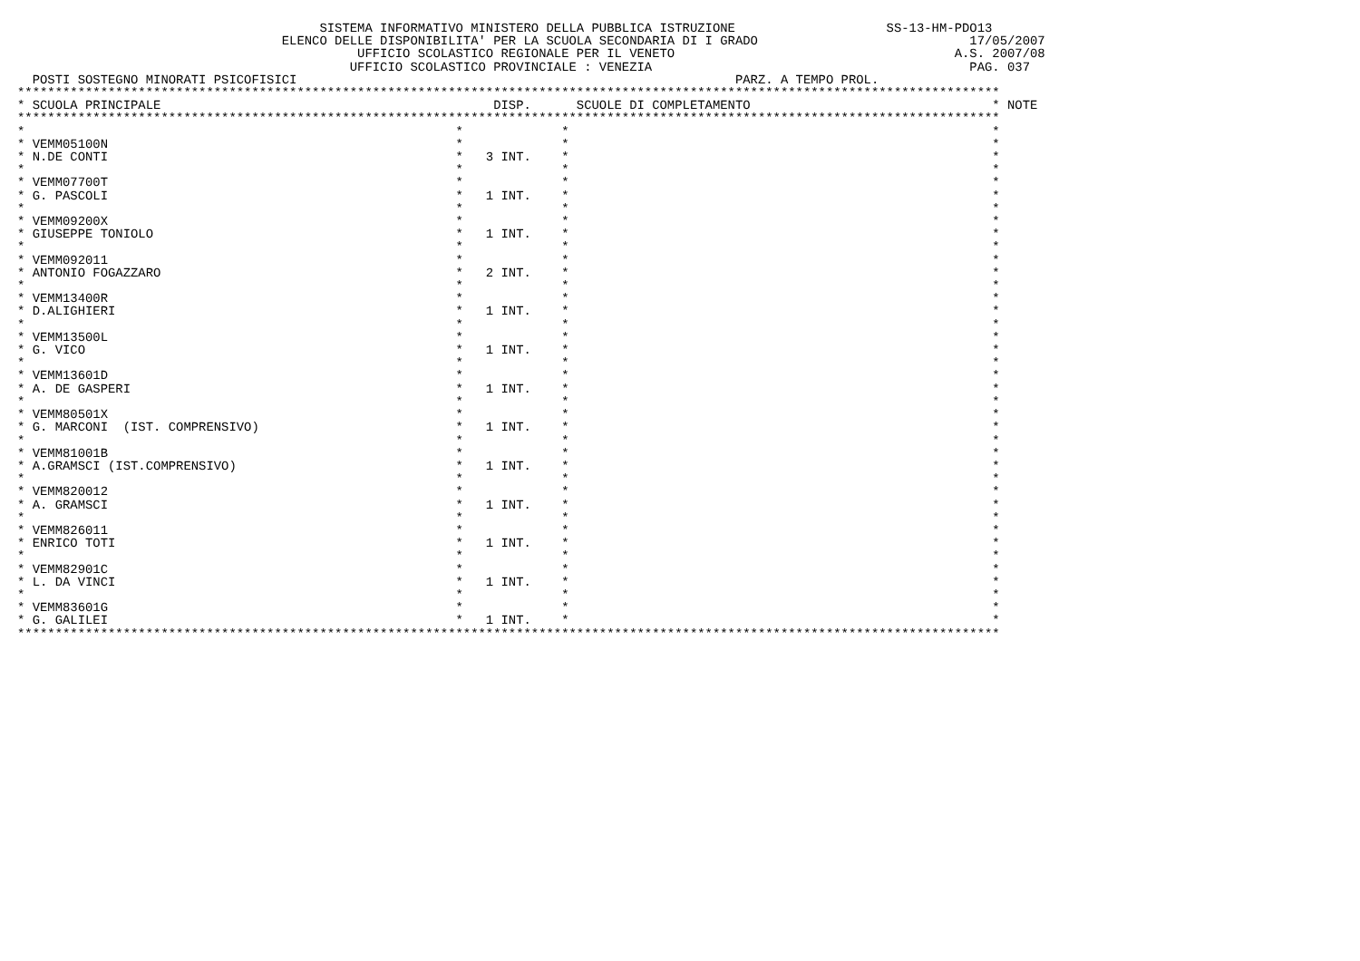SISTEMA INFORMATIVO MINISTERO DELLA PUBBLICA ISTRUZIONE                    SS-13-HM-PDO13
                                   ELENCO DELLE DISPONIBILITA' PER LA SCUOLA SECONDARIA DI I GRADO                            17/05/2007
                                             UFFICIO SCOLASTICO REGIONALE PER IL VENETO                                     A.S. 2007/08
                                            UFFICIO SCOLASTICO PROVINCIALE : VENEZIA                                          PAG. 037
  POSTI SOSTEGNO MINORATI PSICOFISICI                                                          PARZ. A TEMPO PROL.
**********************************************************************************************************************************
* SCUOLA PRINCIPALE                                            DISP.      SCUOLE DI COMPLETAMENTO                                * NOTE
**********************************************************************************************************************************
*                                                         *             *                                                        *
* VEMM05100N                                              *             *                                                        *
* N.DE CONTI                                              *   3 INT.    *                                                        *
*                                                         *             *                                                        *
* VEMM07700T                                              *             *                                                        *
* G. PASCOLI                                              *   1 INT.    *                                                        *
*                                                         *             *                                                        *
* VEMM09200X                                              *             *                                                        *
* GIUSEPPE TONIOLO                                        *   1 INT.    *                                                        *
*                                                         *             *                                                        *
* VEMM092011                                              *             *                                                        *
* ANTONIO FOGAZZARO                                       *   2 INT.    *                                                        *
*                                                         *             *                                                        *
* VEMM13400R                                              *             *                                                        *
* D.ALIGHIERI                                             *   1 INT.    *                                                        *
*                                                         *             *                                                        *
* VEMM13500L                                              *             *                                                        *
* G. VICO                                                 *   1 INT.    *                                                        *
*                                                         *             *                                                        *
* VEMM13601D                                              *             *                                                        *
* A. DE GASPERI                                           *   1 INT.    *                                                        *
*                                                         *             *                                                        *
* VEMM80501X                                              *             *                                                        *
* G. MARCONI  (IST. COMPRENSIVO)                          *   1 INT.    *                                                        *
*                                                         *             *                                                        *
* VEMM81001B                                              *             *                                                        *
* A.GRAMSCI (IST.COMPRENSIVO)                             *   1 INT.    *                                                        *
*                                                         *             *                                                        *
* VEMM820012                                              *             *                                                        *
* A. GRAMSCI                                              *   1 INT.    *                                                        *
*                                                         *             *                                                        *
* VEMM826011                                              *             *                                                        *
* ENRICO TOTI                                             *   1 INT.    *                                                        *
*                                                         *             *                                                        *
* VEMM82901C                                              *             *                                                        *
* L. DA VINCI                                             *   1 INT.    *                                                        *
*                                                         *             *                                                        *
* VEMM83601G                                              *             *                                                        *
* G. GALILEI                                              *   1 INT.    *                                                        *
**********************************************************************************************************************************